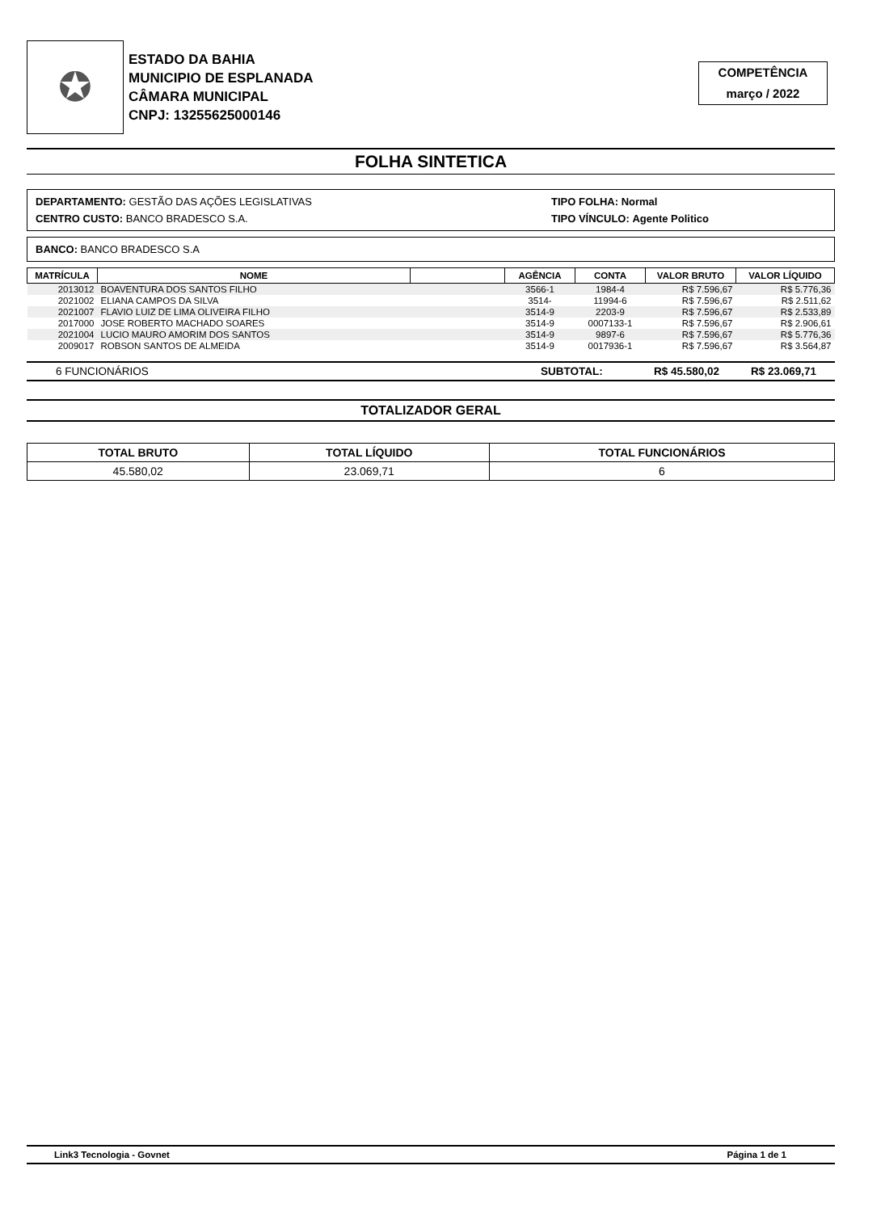✪
ESTADO DA BAHIA
MUNICIPIO DE ESPLANADA
CÂMARA MUNICIPAL
CNPJ: 13255625000146
COMPETÊNCIA
março / 2022
FOLHA SINTETICA
DEPARTAMENTO: GESTÃO DAS AÇÕES LEGISLATIVAS
CENTRO CUSTO: BANCO BRADESCO S.A.
TIPO FOLHA: Normal
TIPO VÍNCULO: Agente Politico
BANCO: BANCO BRADESCO S.A
| MATRÍCULA | NOME | | AGÊNCIA | CONTA | VALOR BRUTO | VALOR LÍQUIDO |
| --- | --- | --- | --- | --- | --- | --- |
| 2013012 | BOAVENTURA DOS SANTOS FILHO | | 3566-1 | 1984-4 | R$ 7.596,67 | R$ 5.776,36 |
| 2021002 | ELIANA CAMPOS DA SILVA | | 3514- | 11994-6 | R$ 7.596,67 | R$ 2.511,62 |
| 2021007 | FLAVIO LUIZ DE LIMA OLIVEIRA FILHO | | 3514-9 | 2203-9 | R$ 7.596,67 | R$ 2.533,89 |
| 2017000 | JOSE ROBERTO MACHADO SOARES | | 3514-9 | 0007133-1 | R$ 7.596,67 | R$ 2.906,61 |
| 2021004 | LUCIO MAURO AMORIM DOS SANTOS | | 3514-9 | 9897-6 | R$ 7.596,67 | R$ 5.776,36 |
| 2009017 | ROBSON SANTOS DE ALMEIDA | | 3514-9 | 0017936-1 | R$ 7.596,67 | R$ 3.564,87 |
6 FUNCIONÁRIOS SUBTOTAL: R$ 45.580,02 R$ 23.069,71
TOTALIZADOR GERAL
| TOTAL BRUTO | TOTAL LÍQUIDO | TOTAL FUNCIONÁRIOS |
| --- | --- | --- |
| 45.580,02 | 23.069,71 | 6 |
Link3 Tecnologia - Govnet Página 1 de 1